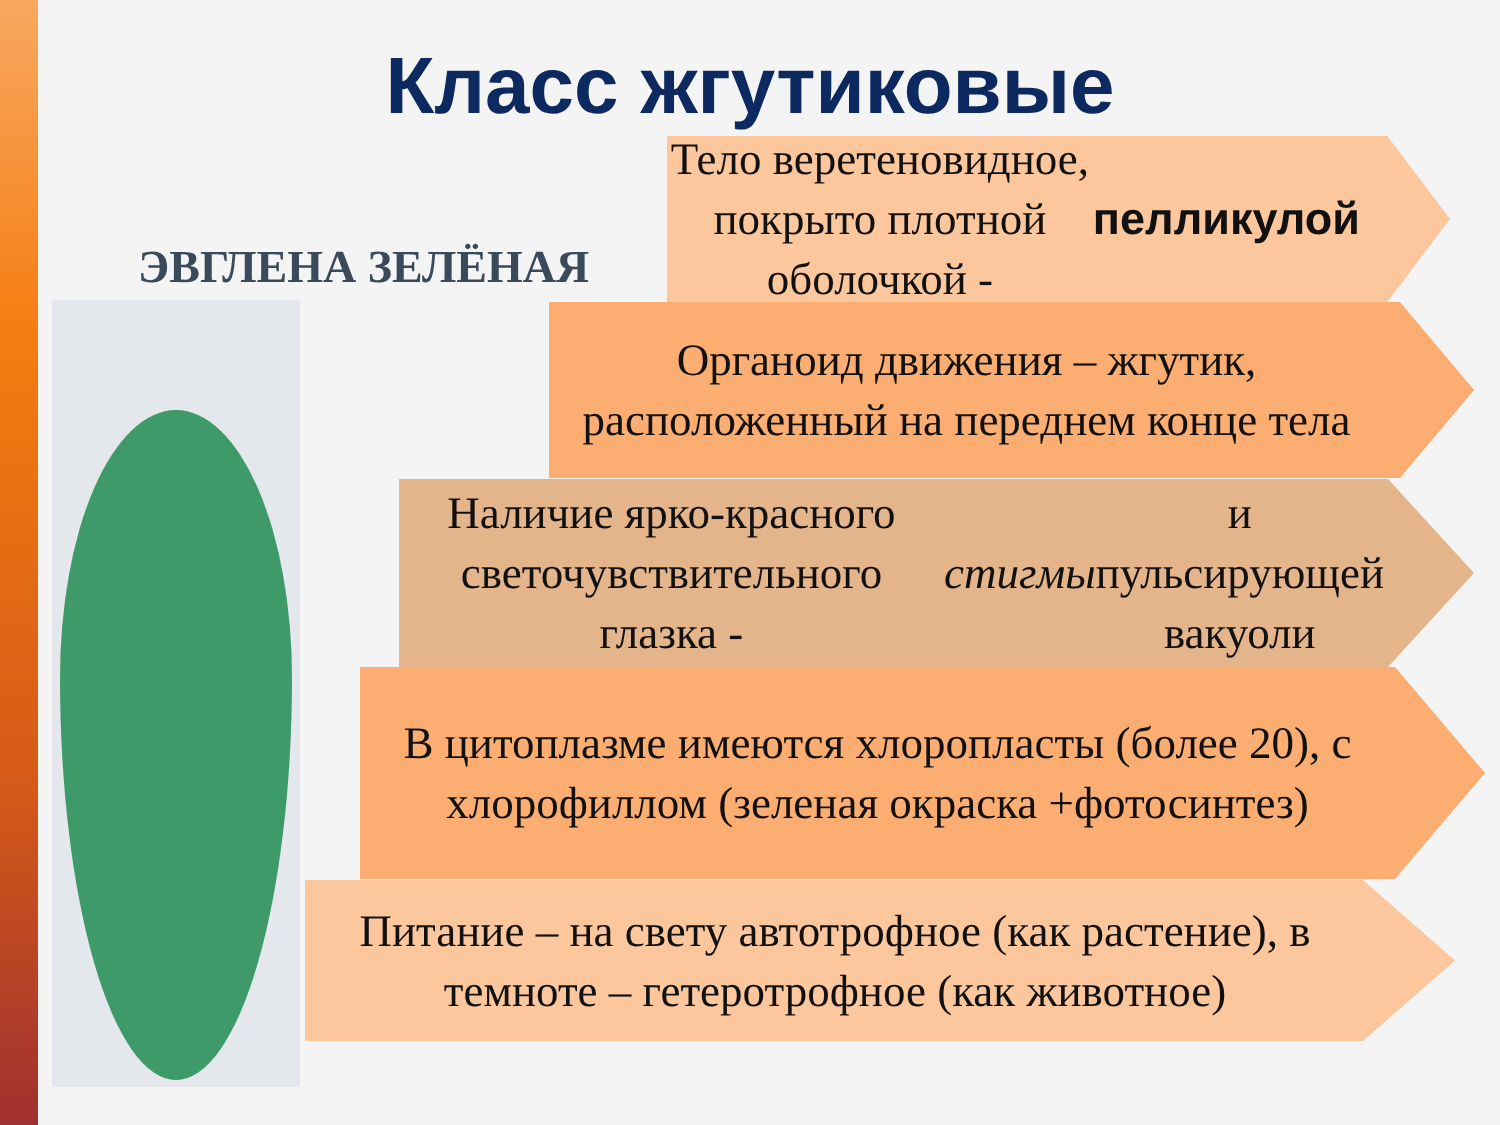Класс жгутиковые
ЭВГЛЕНА ЗЕЛЁНАЯ
Тело веретеновидное, покрыто плотной оболочкой - пелликулой
Органоид движения – жгутик, расположенный на переднем конце тела
Наличие ярко-красного светочувствительного глазка - стигмы и пульсирующей вакуоли
В цитоплазме имеются хлоропласты (более 20), с хлорофиллом (зеленая окраска +фотосинтез)
Питание – на свету автотрофное (как растение), в темноте – гетеротрофное (как животное)